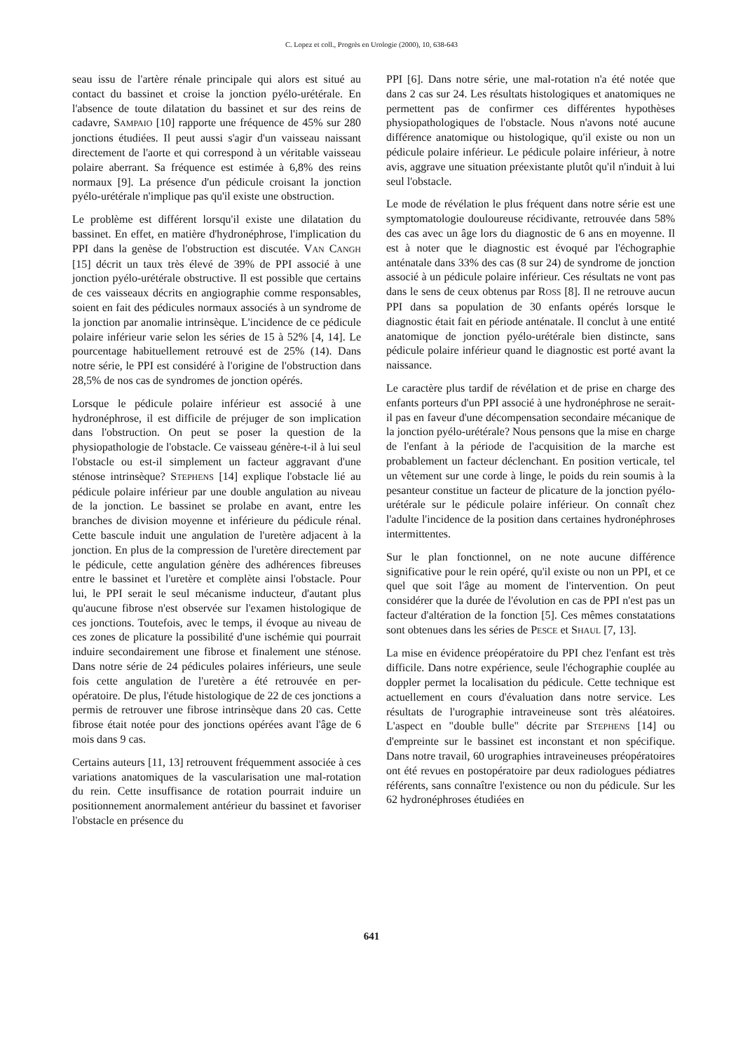C. Lopez et coll., Progrès en Urologie (2000), 10, 638-643
seau issu de l'artère rénale principale qui alors est situé au contact du bassinet et croise la jonction pyélo-urétérale. En l'absence de toute dilatation du bassinet et sur des reins de cadavre, SAMPAIO [10] rapporte une fréquence de 45% sur 280 jonctions étudiées. Il peut aussi s'agir d'un vaisseau naissant directement de l'aorte et qui correspond à un véritable vaisseau polaire aberrant. Sa fréquence est estimée à 6,8% des reins normaux [9]. La présence d'un pédicule croisant la jonction pyélo-urétérale n'implique pas qu'il existe une obstruction.
Le problème est différent lorsqu'il existe une dilatation du bassinet. En effet, en matière d'hydronéphrose, l'implication du PPI dans la genèse de l'obstruction est discutée. VAN CANGH [15] décrit un taux très élevé de 39% de PPI associé à une jonction pyélo-urétérale obstructive. Il est possible que certains de ces vaisseaux décrits en angiographie comme responsables, soient en fait des pédicules normaux associés à un syndrome de la jonction par anomalie intrinsèque. L'incidence de ce pédicule polaire inférieur varie selon les séries de 15 à 52% [4, 14]. Le pourcentage habituellement retrouvé est de 25% (14). Dans notre série, le PPI est considéré à l'origine de l'obstruction dans 28,5% de nos cas de syndromes de jonction opérés.
Lorsque le pédicule polaire inférieur est associé à une hydronéphrose, il est difficile de préjuger de son implication dans l'obstruction. On peut se poser la question de la physiopathologie de l'obstacle. Ce vaisseau génère-t-il à lui seul l'obstacle ou est-il simplement un facteur aggravant d'une sténose intrinsèque? STEPHENS [14] explique l'obstacle lié au pédicule polaire inférieur par une double angulation au niveau de la jonction. Le bassinet se prolabe en avant, entre les branches de division moyenne et inférieure du pédicule rénal. Cette bascule induit une angulation de l'uretère adjacent à la jonction. En plus de la compression de l'uretère directement par le pédicule, cette angulation génère des adhérences fibreuses entre le bassinet et l'uretère et complète ainsi l'obstacle. Pour lui, le PPI serait le seul mécanisme inducteur, d'autant plus qu'aucune fibrose n'est observée sur l'examen histologique de ces jonctions. Toutefois, avec le temps, il évoque au niveau de ces zones de plicature la possibilité d'une ischémie qui pourrait induire secondairement une fibrose et finalement une sténose. Dans notre série de 24 pédicules polaires inférieurs, une seule fois cette angulation de l'uretère a été retrouvée en per-opératoire. De plus, l'étude histologique de 22 de ces jonctions a permis de retrouver une fibrose intrinsèque dans 20 cas. Cette fibrose était notée pour des jonctions opérées avant l'âge de 6 mois dans 9 cas.
Certains auteurs [11, 13] retrouvent fréquemment associée à ces variations anatomiques de la vascularisation une mal-rotation du rein. Cette insuffisance de rotation pourrait induire un positionnement anormalement antérieur du bassinet et favoriser l'obstacle en présence du
PPI [6]. Dans notre série, une mal-rotation n'a été notée que dans 2 cas sur 24. Les résultats histologiques et anatomiques ne permettent pas de confirmer ces différentes hypothèses physiopathologiques de l'obstacle. Nous n'avons noté aucune différence anatomique ou histologique, qu'il existe ou non un pédicule polaire inférieur. Le pédicule polaire inférieur, à notre avis, aggrave une situation préexistante plutôt qu'il n'induit à lui seul l'obstacle.
Le mode de révélation le plus fréquent dans notre série est une symptomatologie douloureuse récidivante, retrouvée dans 58% des cas avec un âge lors du diagnostic de 6 ans en moyenne. Il est à noter que le diagnostic est évoqué par l'échographie anténatale dans 33% des cas (8 sur 24) de syndrome de jonction associé à un pédicule polaire inférieur. Ces résultats ne vont pas dans le sens de ceux obtenus par ROSS [8]. Il ne retrouve aucun PPI dans sa population de 30 enfants opérés lorsque le diagnostic était fait en période anténatale. Il conclut à une entité anatomique de jonction pyélo-urétérale bien distincte, sans pédicule polaire inférieur quand le diagnostic est porté avant la naissance.
Le caractère plus tardif de révélation et de prise en charge des enfants porteurs d'un PPI associé à une hydronéphrose ne serait-il pas en faveur d'une décompensation secondaire mécanique de la jonction pyélo-urétérale? Nous pensons que la mise en charge de l'enfant à la période de l'acquisition de la marche est probablement un facteur déclenchant. En position verticale, tel un vêtement sur une corde à linge, le poids du rein soumis à la pesanteur constitue un facteur de plicature de la jonction pyélo-urétérale sur le pédicule polaire inférieur. On connaît chez l'adulte l'incidence de la position dans certaines hydronéphroses intermittentes.
Sur le plan fonctionnel, on ne note aucune différence significative pour le rein opéré, qu'il existe ou non un PPI, et ce quel que soit l'âge au moment de l'intervention. On peut considérer que la durée de l'évolution en cas de PPI n'est pas un facteur d'altération de la fonction [5]. Ces mêmes constatations sont obtenues dans les séries de PESCE et SHAUL [7, 13].
La mise en évidence préopératoire du PPI chez l'enfant est très difficile. Dans notre expérience, seule l'échographie couplée au doppler permet la localisation du pédicule. Cette technique est actuellement en cours d'évaluation dans notre service. Les résultats de l'urographie intraveineuse sont très aléatoires. L'aspect en "double bulle" décrite par STEPHENS [14] ou d'empreinte sur le bassinet est inconstant et non spécifique. Dans notre travail, 60 urographies intraveineuses préopératoires ont été revues en postopératoire par deux radiologues pédiatres référents, sans connaître l'existence ou non du pédicule. Sur les 62 hydronéphroses étudiées en
641